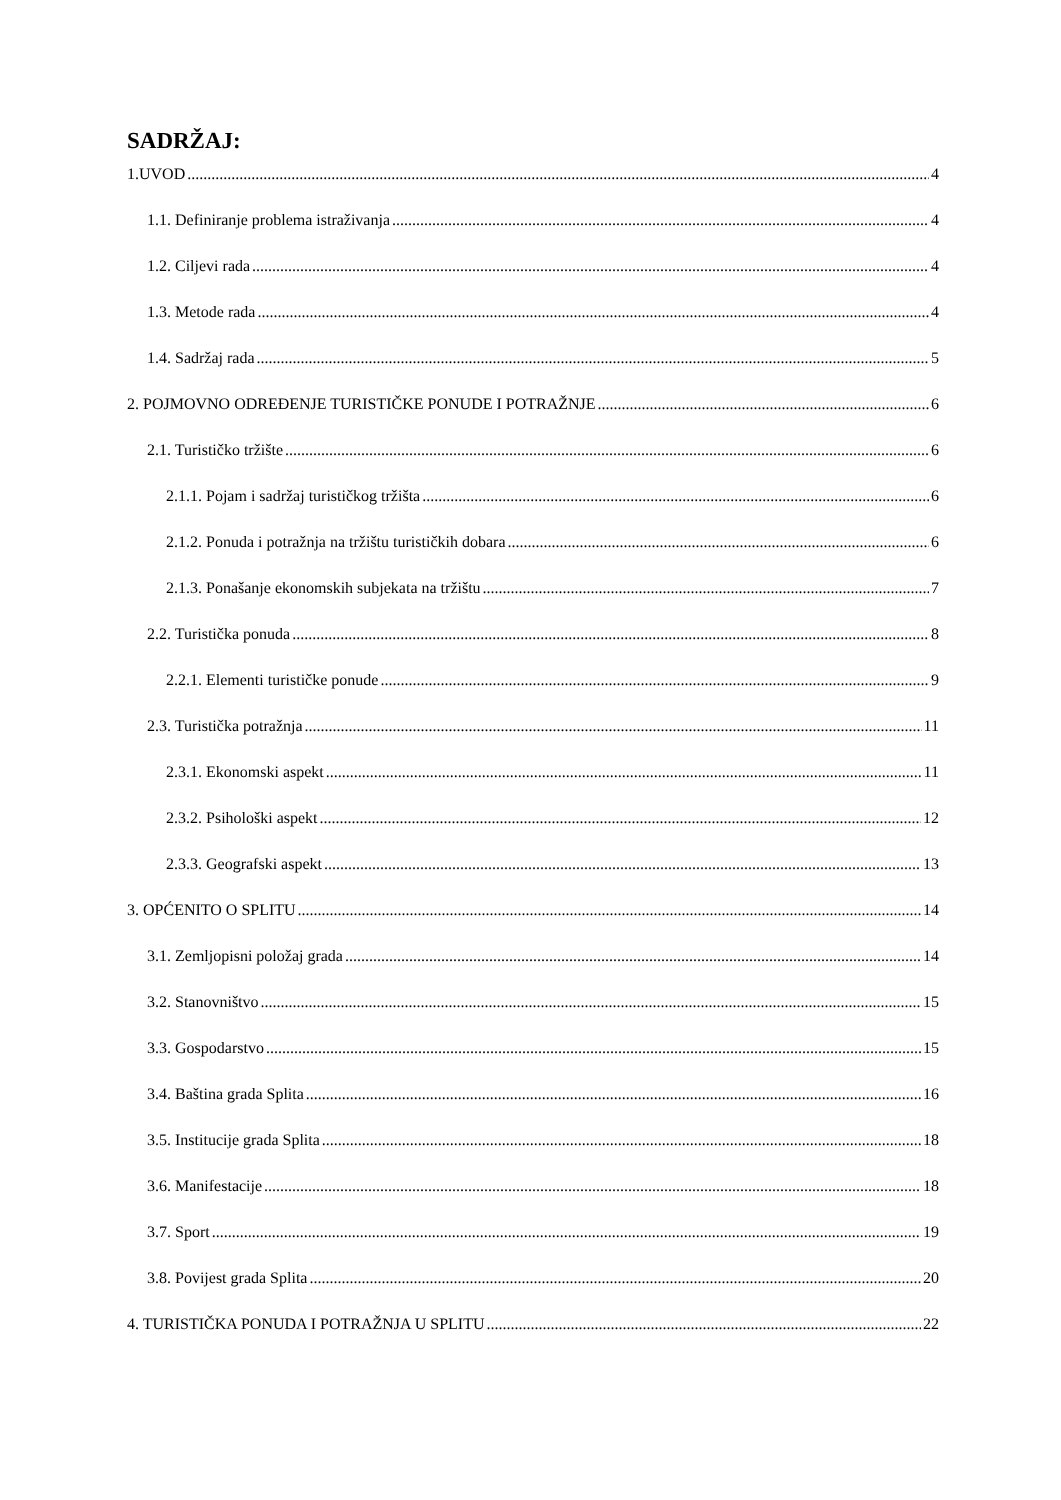SADRŽAJ:
1.UVOD 4
1.1. Definiranje problema istraživanja 4
1.2. Ciljevi rada 4
1.3. Metode rada 4
1.4. Sadržaj rada 5
2. POJMOVNO ODREĐENJE TURISTIČKE PONUDE I POTRAŽNJE 6
2.1. Turističko tržište 6
2.1.1. Pojam i sadržaj turističkog tržišta 6
2.1.2. Ponuda i potražnja na tržištu turističkih dobara 6
2.1.3. Ponašanje ekonomskih subjekata na tržištu 7
2.2. Turistička ponuda 8
2.2.1. Elementi turističke ponude 9
2.3. Turistička potražnja 11
2.3.1. Ekonomski aspekt 11
2.3.2. Psihološki aspekt 12
2.3.3. Geografski aspekt 13
3. OPĆENITO O SPLITU 14
3.1. Zemljopisni položaj grada 14
3.2. Stanovništvo 15
3.3. Gospodarstvo 15
3.4. Baština grada Splita 16
3.5. Institucije grada Splita 18
3.6. Manifestacije 18
3.7. Sport 19
3.8. Povijest grada Splita 20
4. TURISTIČKA PONUDA I POTRAŽNJA U SPLITU 22